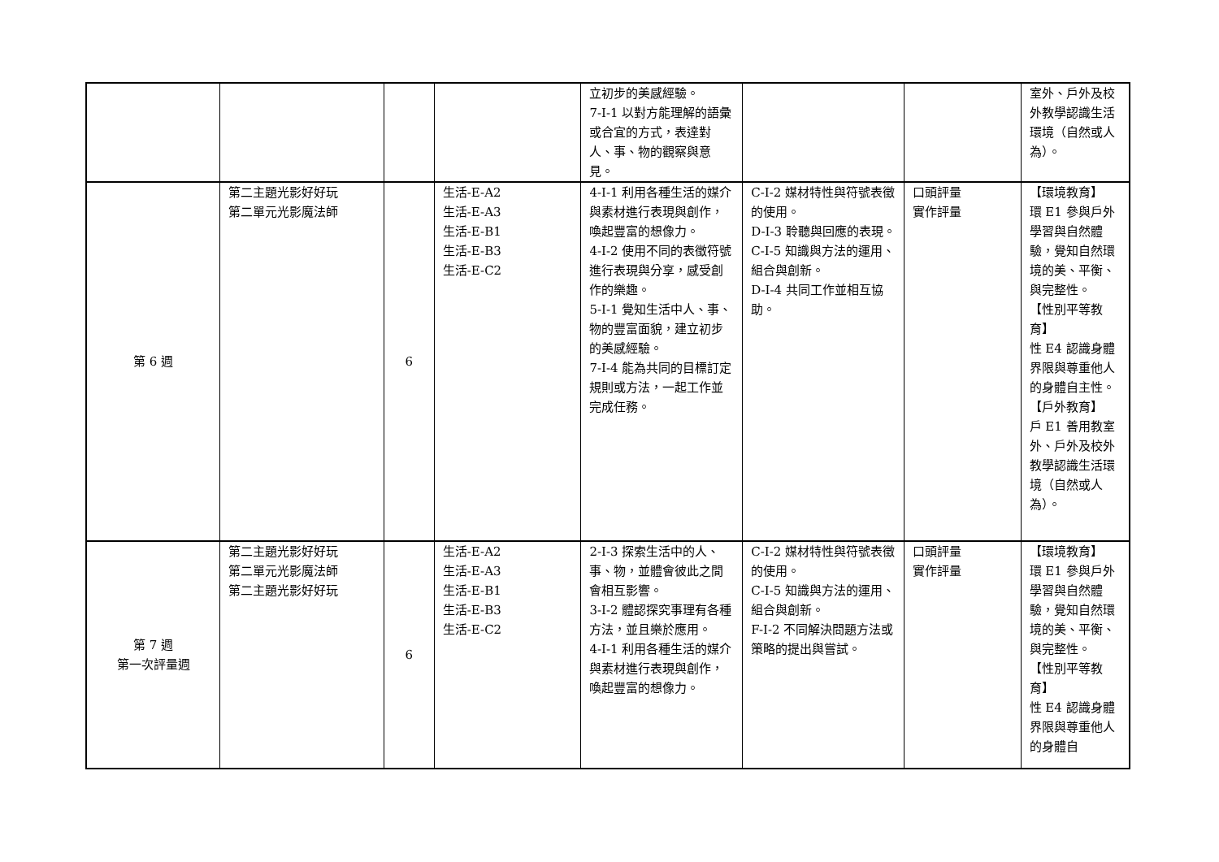| | | | | 立初步的美感經驗。 7-I-1 以對方能理解的語彙或合宜的方式，表達對人、事、物的觀察與意見。 | | | 室外、戶外及校外教學認識生活環境（自然或人為）。 |
| 第 6 週 | 第二主題光影好好玩 第二單元光影魔法師 | 6 | 生活-E-A2 生活-E-A3 生活-E-B1 生活-E-B3 生活-E-C2 | 4-I-1 利用各種生活的媒介與素材進行表現與創作，喚起豐富的想像力。 4-I-2 使用不同的表徵符號進行表現與分享，感受創作的樂趣。 5-I-1 覺知生活中人、事、物的豐富面貌，建立初步的美感經驗。 7-I-4 能為共同的目標訂定規則或方法，一起工作並完成任務。 | C-I-2 媒材特性與符號表徵的使用。 D-I-3 聆聽與回應的表現。 C-I-5 知識與方法的運用、組合與創新。 D-I-4 共同工作並相互協助。 | 口頭評量 實作評量 | 【環境教育】 環 E1 參與戶外學習與自然體驗，覺知自然環境的美、平衡、與完整性。 【性別平等教育】 性 E4 認識身體界限與尊重他人的身體自主性。 【戶外教育】 戶 E1 善用教室外、戶外及校外教學認識生活環境（自然或人為）。 |
| 第 7 週 第一次評量週 | 第二主題光影好好玩 第二單元光影魔法師 第二主題光影好好玩 | 6 | 生活-E-A2 生活-E-A3 生活-E-B1 生活-E-B3 生活-E-C2 | 2-I-3 探索生活中的人、事、物，並體會彼此之間會相互影響。 3-I-2 體認探究事理有各種方法，並且樂於應用。 4-I-1 利用各種生活的媒介與素材進行表現與創作，喚起豐富的想像力。 | C-I-2 媒材特性與符號表徵的使用。 C-I-5 知識與方法的運用、組合與創新。 F-I-2 不同解決問題方法或策略的提出與嘗試。 | 口頭評量 實作評量 | 【環境教育】 環 E1 參與戶外學習與自然體驗，覺知自然環境的美、平衡、與完整性。 【性別平等教育】 性 E4 認識身體界限與尊重他人的身體自 |